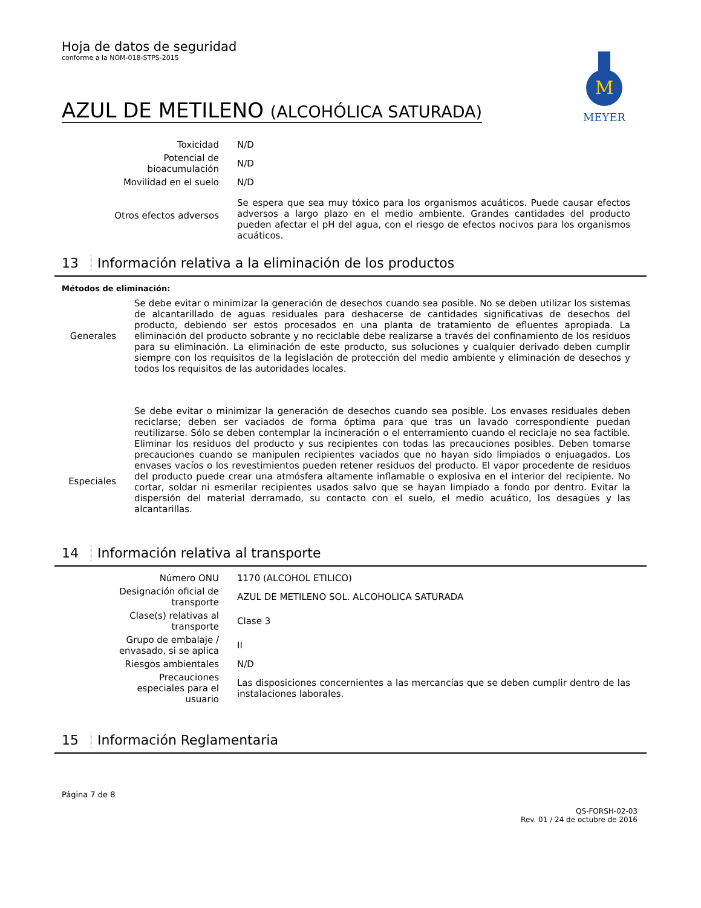Hoja de datos de seguridad
conforme a la NOM-018-STPS-2015
M
MEYER
AZUL DE METILENO (ALCOHÓLICA SATURADA)
| Toxicidad | N/D |
| Potencial de bioacumulación | N/D |
| Movilidad en el suelo | N/D |
| Otros efectos adversos | Se espera que sea muy tóxico para los organismos acuáticos. Puede causar efectos adversos a largo plazo en el medio ambiente. Grandes cantidades del producto pueden afectar el pH del agua, con el riesgo de efectos nocivos para los organismos acuáticos. |
13 Información relativa a la eliminación de los productos
Métodos de eliminación:
| Generales | Se debe evitar o minimizar la generación de desechos cuando sea posible. No se deben utilizar los sistemas de alcantarillado de aguas residuales para deshacerse de cantidades significativas de desechos del producto, debiendo ser estos procesados en una planta de tratamiento de efluentes apropiada. La eliminación del producto sobrante y no reciclable debe realizarse a través del confinamiento de los residuos para su eliminación. La eliminación de este producto, sus soluciones y cualquier derivado deben cumplir siempre con los requisitos de la legislación de protección del medio ambiente y eliminación de desechos y todos los requisitos de las autoridades locales. |
| Especiales | Se debe evitar o minimizar la generación de desechos cuando sea posible. Los envases residuales deben reciclarse; deben ser vaciados de forma óptima para que tras un lavado correspondiente puedan reutilizarse. Sólo se deben contemplar la incineración o el enterramiento cuando el reciclaje no sea factible. Eliminar los residuos del producto y sus recipientes con todas las precauciones posibles. Deben tomarse precauciones cuando se manipulen recipientes vaciados que no hayan sido limpiados o enjuagados. Los envases vacíos o los revestimientos pueden retener residuos del producto. El vapor procedente de residuos del producto puede crear una atmósfera altamente inflamable o explosiva en el interior del recipiente. No cortar, soldar ni esmerilar recipientes usados salvo que se hayan limpiado a fondo por dentro. Evitar la dispersión del material derramado, su contacto con el suelo, el medio acuático, los desagües y las alcantarillas. |
14 Información relativa al transporte
| Número ONU | 1170 (ALCOHOL ETILICO) |
| Designación oficial de transporte | AZUL DE METILENO SOL. ALCOHOLICA SATURADA |
| Clase(s) relativas al transporte | Clase 3 |
| Grupo de embalaje / envasado, si se aplica | II |
| Riesgos ambientales | N/D |
| Precauciones especiales para el usuario | Las disposiciones concernientes a las mercancías que se deben cumplir dentro de las instalaciones laborales. |
15 Información Reglamentaria
Página 7 de 8
QS-FORSH-02-03
Rev. 01 / 24 de octubre de 2016